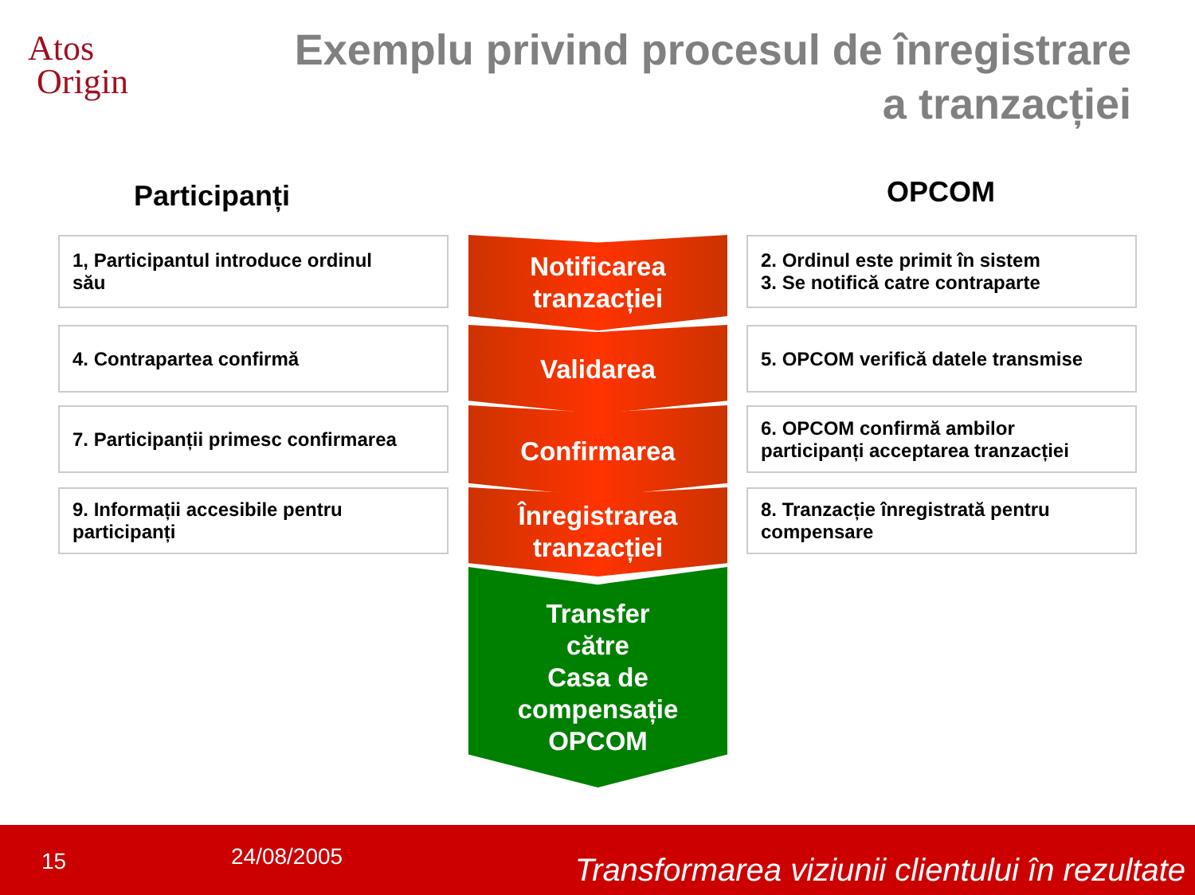Atos
Origin
Exemplu privind procesul de înregistrare
a tranzacției
Participanți OPCOM
1, Participantul introduce ordinul
său
Notificarea
tranzacției
2. Ordinul este primit în sistem
3. Se notifică catre contraparte
4. Contrapartea confirmă Validarea 5. OPCOM verifică datele transmise
7. Participanții primesc confirmarea
Confirmarea
6. OPCOM confirmă ambilor participanți acceptarea tranzacției
9. Informații accesibile pentru participanți
Înregistrarea
tranzacției
8. Tranzacție înregistrată pentru compensare
Transfer
către
Casa de
compensație
OPCOM
15 24/08/2005 Transformarea viziunii clientului în rezultate